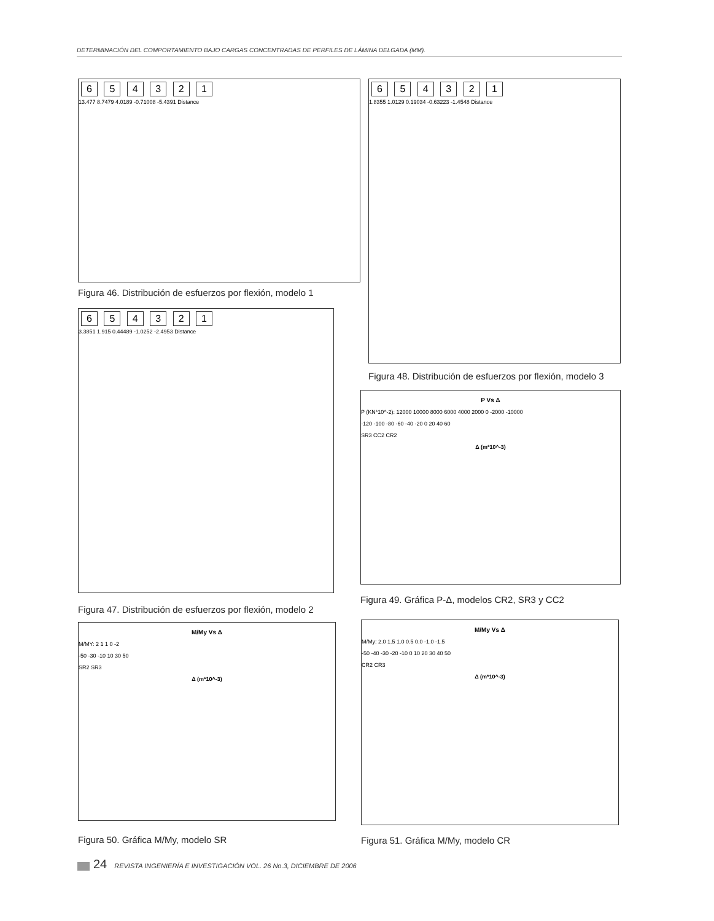DETERMINACIÓN DEL COMPORTAMIENTO BAJO CARGAS CONCENTRADAS DE PERFILES DE LÁMINA DELGADA (MM).
6 5 4 3 2 1
13.477 8.7479 4.0189 -0.71008 -5.4391 Distance
Figura 46. Distribución de esfuerzos por flexión, modelo 1
6 5 4 3 2 1
3.3851 1.915 0.44489 -1.0252 -2.4953 Distance
Figura 47. Distribución de esfuerzos por flexión, modelo 2
6 5 4 3 2 1
1.8355 1.0129 0.19034 -0.63223 -1.4548 Distance
Figura 48. Distribución de esfuerzos por flexión, modelo 3
P Vs Δ
P (KN*10^-2): 12000 10000 8000 6000 4000 2000 0 -2000 -10000
-120 -100 -80 -60 -40 -20 0 20 40 60
SR3 CC2 CR2
Δ (m*10^-3)
Figura 49. Gráfica P-Δ, modelos CR2, SR3 y CC2
M/My Vs Δ
M/MY: 2 1 1 0 -2
-50 -30 -10 10 30 50
SR2 SR3
Δ (m*10^-3)
Figura 50. Gráfica M/My, modelo SR
M/My Vs Δ
M/My: 2.0 1.5 1.0 0.5 0.0 -1.0 -1.5
-50 -40 -30 -20 -10 0 10 20 30 40 50
CR2 CR3
Δ (m*10^-3)
Figura 51. Gráfica M/My, modelo CR
24 REVISTA INGENIERÍA E INVESTIGACIÓN VOL. 26 No.3, DICIEMBRE DE 2006